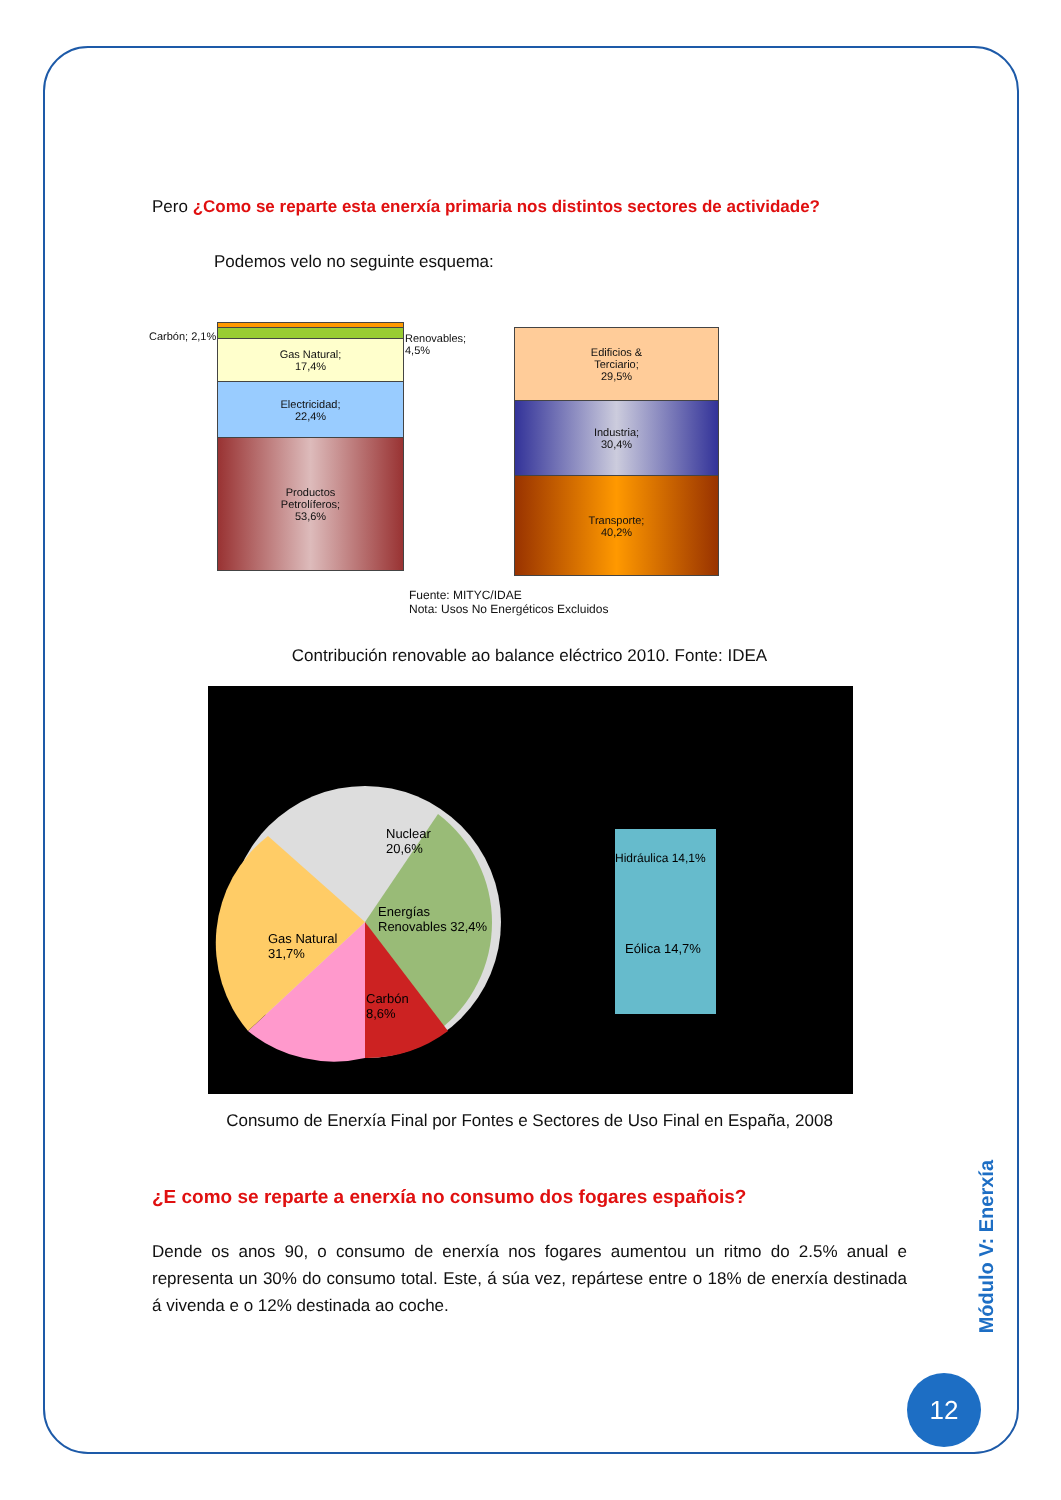Pero ¿Como se reparte esta enerxía primaria nos distintos sectores de actividade?
Podemos velo no seguinte esquema:
Carbón; 2,1%
Renovables;
4,5%
Gas Natural;
17,4%
Electricidad;
22,4%
Productos
Petrolíferos;
53,6%
Edificios &
Terciario;
29,5%
Industria;
30,4%
Transporte;
40,2%
Fuente: MITYC/IDAE
Nota: Usos No Energéticos Excluidos
Contribución renovable ao balance eléctrico 2010. Fonte: IDEA
Nuclear
20,6%
Gas Natural
31,7%
Energías
Renovables 32,4%
Carbón
8,6%
Hidráulica 14,1%
Eólica 14,7%
Consumo de Enerxía Final por Fontes e Sectores de Uso Final en España, 2008
¿E como se reparte a enerxía no consumo dos fogares españois?
Dende os anos 90, o consumo de enerxía nos fogares aumentou un ritmo do 2.5% anual e representa un 30% do consumo total. Este, á súa vez, repártese entre o 18% de enerxía destinada á vivenda e o 12% destinada ao coche.
Módulo V: Enerxía
12